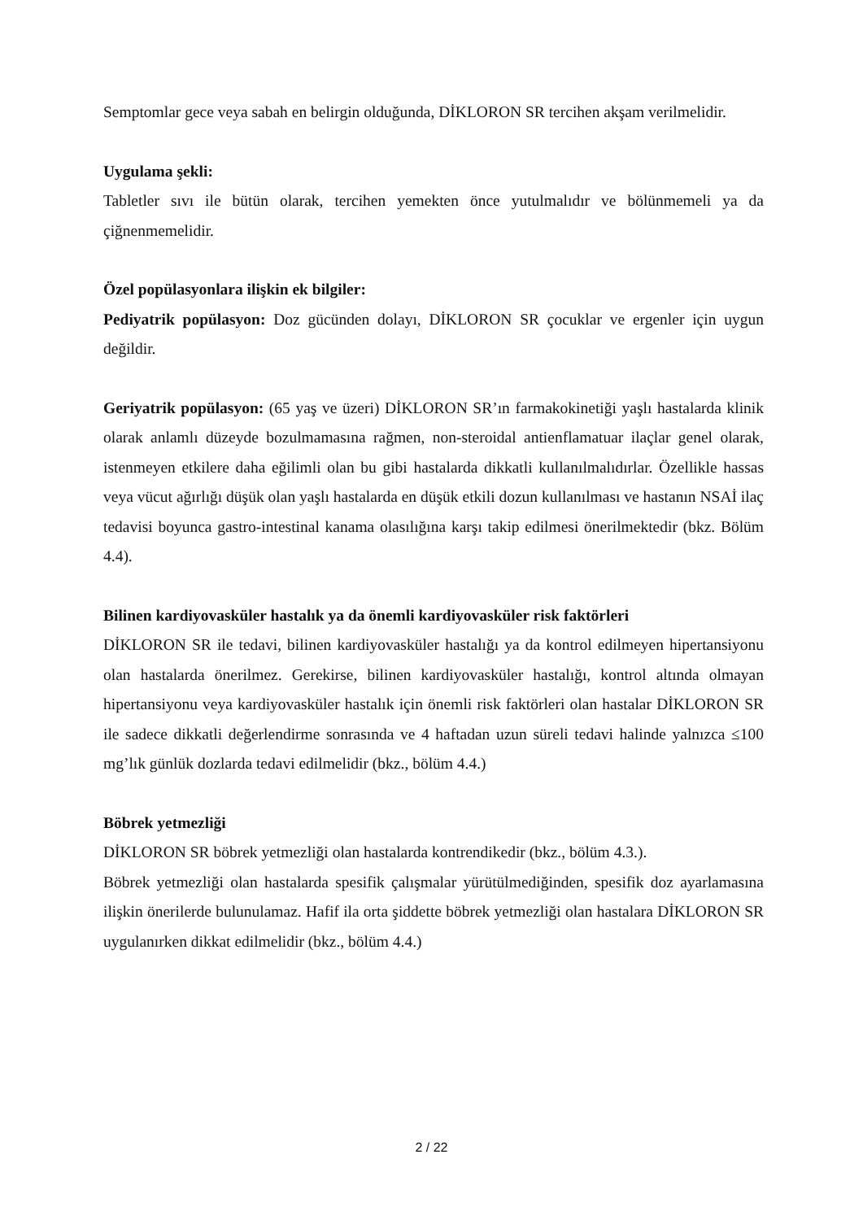Semptomlar gece veya sabah en belirgin olduğunda, DİKLORON SR tercihen akşam verilmelidir.
Uygulama şekli:
Tabletler sıvı ile bütün olarak, tercihen yemekten önce yutulmalıdır ve bölünmemeli ya da çiğnenmemelidir.
Özel popülasyonlara ilişkin ek bilgiler:
Pediyatrik popülasyon: Doz gücünden dolayı, DİKLORON SR çocuklar ve ergenler için uygun değildir.
Geriyatrik popülasyon: (65 yaş ve üzeri) DİKLORON SR’ın farmakokinetiği yaşlı hastalarda klinik olarak anlamlı düzeyde bozulmamasına rağmen, non-steroidal antienflamatuar ilaçlar genel olarak, istenmeyen etkilere daha eğilimli olan bu gibi hastalarda dikkatli kullanılmalıdırlar. Özellikle hassas veya vücut ağırlığı düşük olan yaşlı hastalarda en düşük etkili dozun kullanılması ve hastanın NSAİ ilaç tedavisi boyunca gastro-intestinal kanama olasılığına karşı takip edilmesi önerilmektedir (bkz. Bölüm 4.4).
Bilinen kardiyovasküler hastalık ya da önemli kardiyovasküler risk faktörleri
DİKLORON SR ile tedavi, bilinen kardiyovasküler hastalığı ya da kontrol edilmeyen hipertansiyonu olan hastalarda önerilmez. Gerekirse, bilinen kardiyovasküler hastalığı, kontrol altında olmayan hipertansiyonu veya kardiyovasküler hastalık için önemli risk faktörleri olan hastalar DİKLORON SR ile sadece dikkatli değerlendirme sonrasında ve 4 haftadan uzun süreli tedavi halinde yalnızca ≤100 mg’lık günlük dozlarda tedavi edilmelidir (bkz., bölüm 4.4.)
Böbrek yetmezliği
DİKLORON SR böbrek yetmezliği olan hastalarda kontrendikedir (bkz., bölüm 4.3.).
Böbrek yetmezliği olan hastalarda spesifik çalışmalar yürütülmediğinden, spesifik doz ayarlamasına ilişkin önerilerde bulunulamaz. Hafif ila orta şiddette böbrek yetmezliği olan hastalara DİKLORON SR uygulanırken dikkat edilmelidir (bkz., bölüm 4.4.)
2 / 22